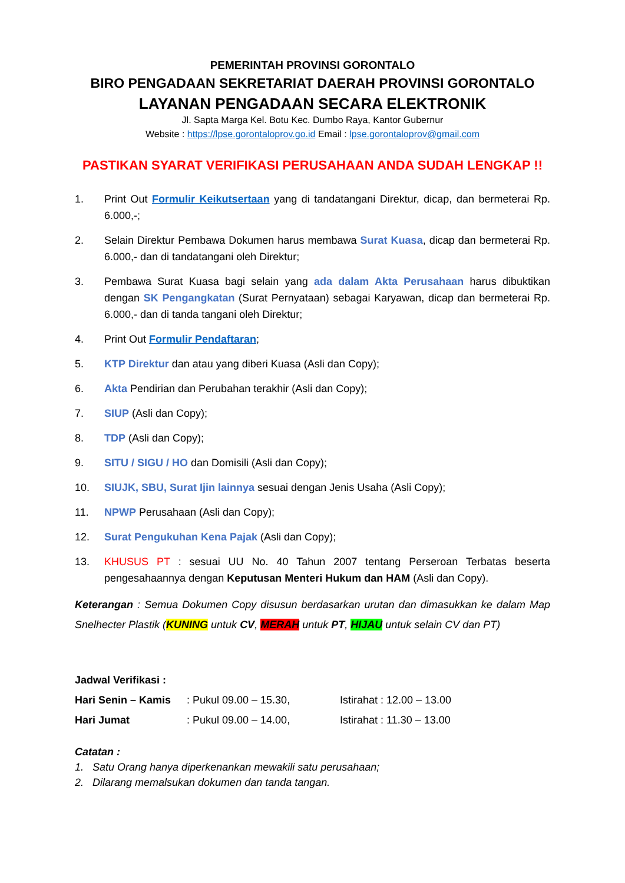PEMERINTAH PROVINSI GORONTALO
BIRO PENGADAAN SEKRETARIAT DAERAH PROVINSI GORONTALO
LAYANAN PENGADAAN SECARA ELEKTRONIK
Jl. Sapta Marga Kel. Botu Kec. Dumbo Raya, Kantor Gubernur
Website : https://lpse.gorontaloprov.go.id Email : lpse.gorontaloprov@gmail.com
PASTIKAN SYARAT VERIFIKASI PERUSAHAAN ANDA SUDAH LENGKAP !!
1. Print Out Formulir Keikutsertaan yang di tandatangani Direktur, dicap, dan bermeterai Rp. 6.000,-;
2. Selain Direktur Pembawa Dokumen harus membawa Surat Kuasa, dicap dan bermeterai Rp. 6.000,- dan di tandatangani oleh Direktur;
3. Pembawa Surat Kuasa bagi selain yang ada dalam Akta Perusahaan harus dibuktikan dengan SK Pengangkatan (Surat Pernyataan) sebagai Karyawan, dicap dan bermeterai Rp. 6.000,- dan di tanda tangani oleh Direktur;
4. Print Out Formulir Pendaftaran;
5. KTP Direktur dan atau yang diberi Kuasa (Asli dan Copy);
6. Akta Pendirian dan Perubahan terakhir (Asli dan Copy);
7. SIUP (Asli dan Copy);
8. TDP (Asli dan Copy);
9. SITU / SIGU / HO dan Domisili (Asli dan Copy);
10. SIUJK, SBU, Surat Ijin lainnya sesuai dengan Jenis Usaha (Asli Copy);
11. NPWP Perusahaan (Asli dan Copy);
12. Surat Pengukuhan Kena Pajak (Asli dan Copy);
13. KHUSUS PT : sesuai UU No. 40 Tahun 2007 tentang Perseroan Terbatas beserta pengesahaannya dengan Keputusan Menteri Hukum dan HAM (Asli dan Copy).
Keterangan : Semua Dokumen Copy disusun berdasarkan urutan dan dimasukkan ke dalam Map Snelhecter Plastik (KUNING untuk CV, MERAH untuk PT, HIJAU untuk selain CV dan PT)
Jadwal Verifikasi :
Hari Senin – Kamis
: Pukul 09.00 – 15.30, Istirahat : 12.00 – 13.00
Hari Jumat : Pukul 09.00 – 14.00, Istirahat : 11.30 – 13.00
Catatan :
1. Satu Orang hanya diperkenankan mewakili satu perusahaan;
2. Dilarang memalsukan dokumen dan tanda tangan.